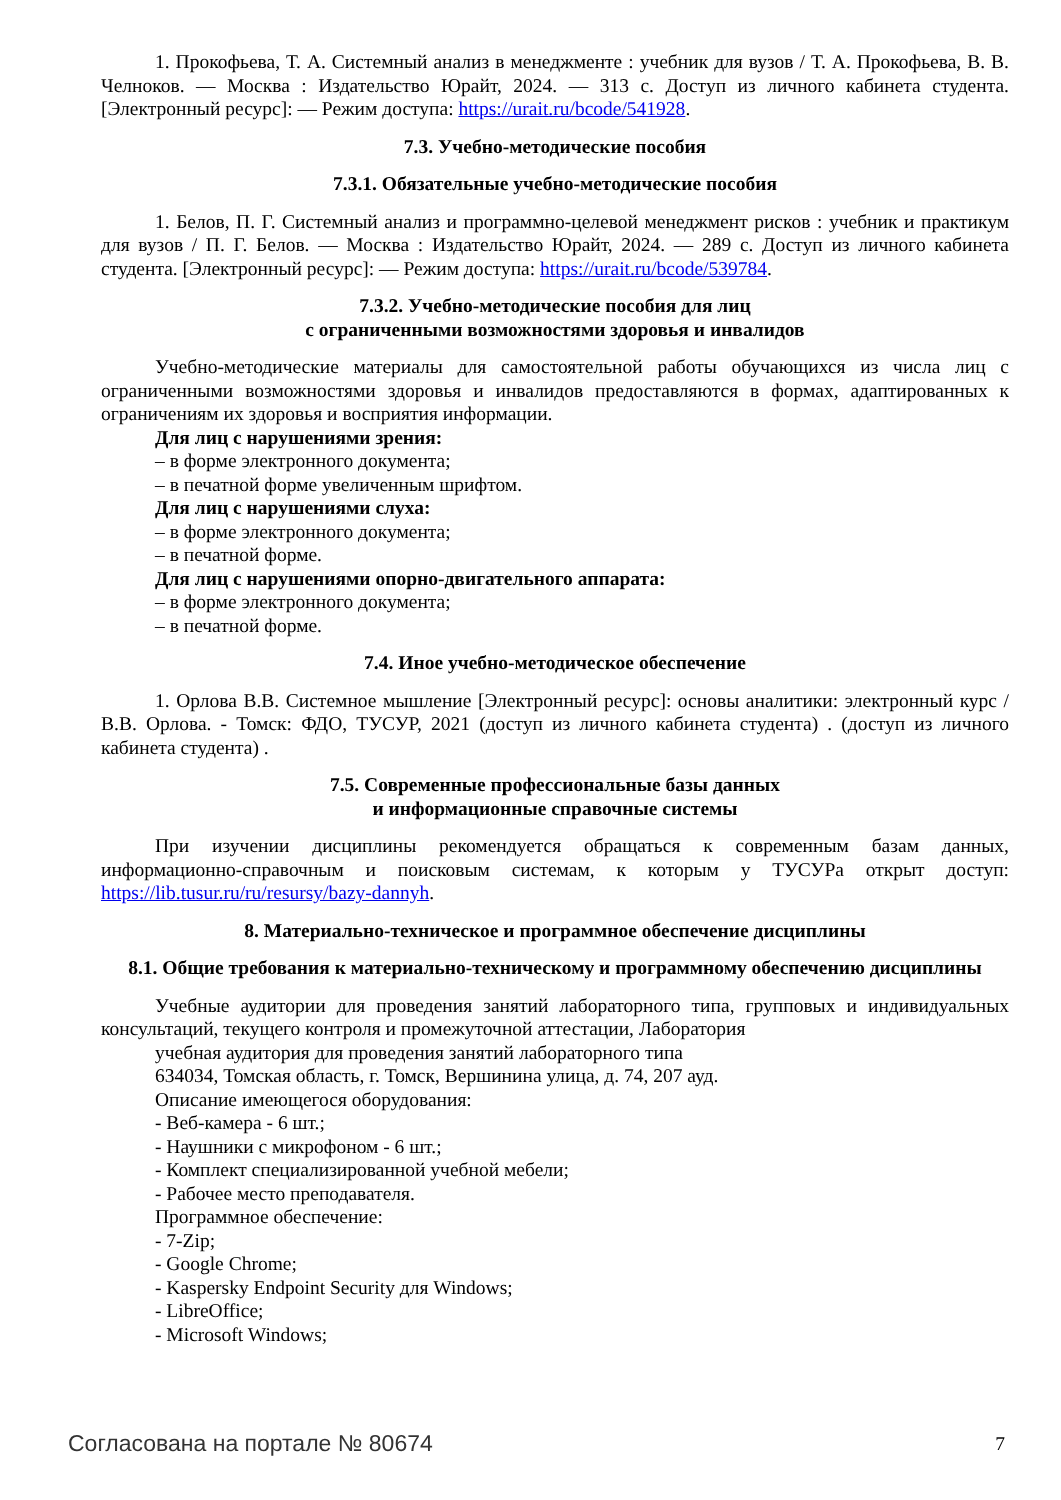1. Прокофьева, Т. А. Системный анализ в менеджменте : учебник для вузов / Т. А. Прокофьева, В. В. Челноков. — Москва : Издательство Юрайт, 2024. — 313 с. Доступ из личного кабинета студента. [Электронный ресурс]: — Режим доступа: https://urait.ru/bcode/541928.
7.3. Учебно-методические пособия
7.3.1. Обязательные учебно-методические пособия
1. Белов, П. Г. Системный анализ и программно-целевой менеджмент рисков : учебник и практикум для вузов / П. Г. Белов. — Москва : Издательство Юрайт, 2024. — 289 с. Доступ из личного кабинета студента. [Электронный ресурс]: — Режим доступа: https://urait.ru/bcode/539784.
7.3.2. Учебно-методические пособия для лиц
с ограниченными возможностями здоровья и инвалидов
Учебно-методические материалы для самостоятельной работы обучающихся из числа лиц с ограниченными возможностями здоровья и инвалидов предоставляются в формах, адаптированных к ограничениям их здоровья и восприятия информации.
Для лиц с нарушениями зрения:
– в форме электронного документа;
– в печатной форме увеличенным шрифтом.
Для лиц с нарушениями слуха:
– в форме электронного документа;
– в печатной форме.
Для лиц с нарушениями опорно-двигательного аппарата:
– в форме электронного документа;
– в печатной форме.
7.4. Иное учебно-методическое обеспечение
1. Орлова В.В. Системное мышление [Электронный ресурс]: основы аналитики: электронный курс / В.В. Орлова. - Томск: ФДО, ТУСУР, 2021 (доступ из личного кабинета студента) . (доступ из личного кабинета студента) .
7.5. Современные профессиональные базы данных
и информационные справочные системы
При изучении дисциплины рекомендуется обращаться к современным базам данных, информационно-справочным и поисковым системам, к которым у ТУСУРа открыт доступ: https://lib.tusur.ru/ru/resursy/bazy-dannyh.
8. Материально-техническое и программное обеспечение дисциплины
8.1. Общие требования к материально-техническому и программному обеспечению дисциплины
Учебные аудитории для проведения занятий лабораторного типа, групповых и индивидуальных консультаций, текущего контроля и промежуточной аттестации, Лаборатория
учебная аудитория для проведения занятий лабораторного типа
634034, Томская область, г. Томск, Вершинина улица, д. 74, 207 ауд.
Описание имеющегося оборудования:
- Веб-камера - 6 шт.;
- Наушники с микрофоном - 6 шт.;
- Комплект специализированной учебной мебели;
- Рабочее место преподавателя.
Программное обеспечение:
- 7-Zip;
- Google Chrome;
- Kaspersky Endpoint Security для Windows;
- LibreOffice;
- Microsoft Windows;
Согласована на портале № 80674 7